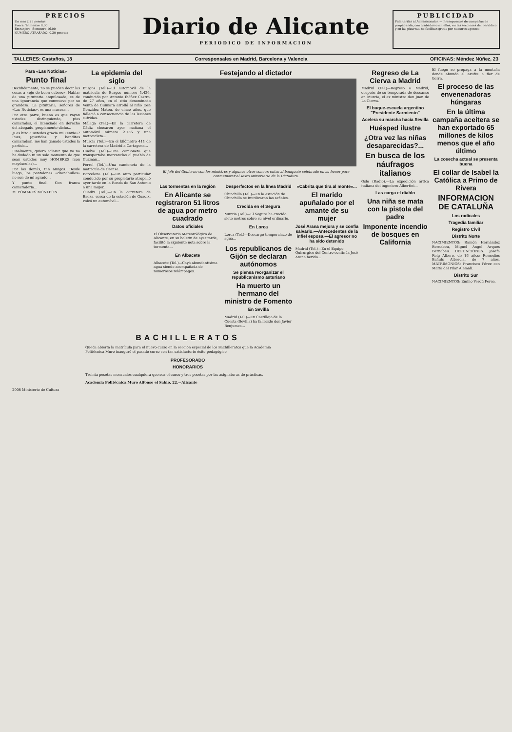PRECIOS
Un mes 2,25 pesetas
Fuera: Trimestre 8,00
Extranjero: Semestre 16,00
NUMERO ATRASADO: 0,30 pesetas
Diario de Alicante
PERIODICO DE INFORMACION
PUBLICIDAD
Pida tarifas al Administrador. — Presupuestos de campañas de propaganda, con grabados o sin ellos, en las secciones del periódico y en las pizarras, se facilitan gratis por nuestros agentes
TALLERES: Castaños, 18 Corresponsales en Madrid, Barcelona y Valencia OFICINAS: Méndez Núñez, 23
Para «Las Noticias»
Punto final
Decididamente, no se pueden decir las cosas a «ojo de buen cubero». Hablar de una pituitaria anquilosada, es de una ignorancia que conmueve por su grandeza. La pituitaria, señores de «Las Noticias», es una mucosa...
Por otra parte, bueno es que vayan ustedes distinguiendo, píos camaradas, el licenciado en derecho del abogado, propiamente dicho...
¿Les hizo a ustedes gracia mi «envío»? Pues, ¡queridos y benditos camaradas!, me han ganado ustedes la partida...
Finalmente, quiero aclarar que yo no he dudado ni un solo momento de que sean ustedes muy HOMBRES (con mayúsculas)...
Por los demás, tan amigos. Desde luego, los pantalones «chanchullos» no son de mi agrado...
Y punto final. Con franca camaradería...
M. POMARES MONLEON
La epidemia del siglo
Burgos (Tel.)—El automóvil de la matrícula de Burgos número 1.426, conducido por Antonio Ibáñez Castro, de 27 años, en el sitio denominado Venta de Guimara arrolló al niño José González Mateu, de cinco años, que falleció a consecuencia de las lesiones sufridas.
Málaga (Tel.)—En la carretera de Cádiz chocaron ayer mañana el automóvil número 2.756 y una motocicleta...
Murcia (Tel.)—En el kilómetro 411 de la carretera de Madrid a Cartagena...
Huelva (Tel.)—Una camioneta que transportaba mercancías al pueblo de Guzmán...
Ferrol (Tel.)—Una camioneta de la matrícula de Orense...
Barcelona (Tel.)—Un auto particular conducido por su propietario atropelló ayer tarde en la Ronda de San Antonio a una mujer...
Guadix (Tel.)—En la carretera de Baeza, cerca de la estación de Guadix, volcó un automóvil...
Festejando al dictador
El jefe del Gobierno con los ministros y algunos otros concurrentes al banquete celebrado en su honor para conmemorar el sexto aniversario de la Dictadura.
Las tormentas en la región
En Alicante se registraron 51 litros de agua por metro cuadrado
Datos oficiales
El Observatorio Meteorológico de Alicante, en su boletín de ayer tarde, facilitó la siguiente nota sobre la tormenta...
En Albacete
Albacete (Tel.)—Cayó abundantísima agua siendo acompañada de numerosos relámpagos.
Desperfectos en la línea Madrid
Chinchilla (Tel.)—En la estación de Chinchilla se inutilizaron las señales.
Crecida en el Segura
Murcia (Tel.)—El Segura ha crecido siete metros sobre su nivel ordinario.
En Lorca
Lorca (Tel.)—Descargó temporalazo de agua...
Los republicanos de Gijón se declaran autónomos
Se piensa reorganizar el republicanismo asturiano
Ha muerto un hermano del ministro de Fomento
En Sevilla
Madrid (Tel.)—En Castillejo de la Cuesta (Sevilla) ha fallecido don Javier Benjumea...
«Cabrita que tira al monte»...
El marido apuñalado por el amante de su mujer
José Arana mejora y se confía salvarlo.—Antecedentes de la infiel esposa.—El agresor no ha sido detenido
Madrid (Tel.)—En el Equipo Quirúrgico del Centro continúa José Arana herido...
Regreso de La Cierva a Madrid
Madrid (Tel.)—Regresó a Madrid, después de su temporada de descanso en Murcia, el ex ministro don Juan de La Cierva.
El buque-escuela argentino "Presidente Sarmiento"
Acelera su marcha hacia Sevilla
Huésped ilustre
¿Otra vez las niñas desaparecidas?...
En busca de los náufragos italianos
Oslo (Radio).—La expedición ártica italiana del ingeniero Albertini...
Las carga el diablo
Una niña se mata con la pistola del padre
Imponente incendio de bosques en California
El fuego se propaga a la montaña donde abunda el azufre a flor de tierra.
El proceso de las envenenadoras húngaras
En la última campaña aceitera se han exportado 65 millones de kilos menos que el año último
La cosecha actual se presenta buena
El collar de Isabel la Católica a Primo de Rivera
INFORMACION DE CATALUÑA
Los radicales
Tragedia familiar
Registro Civil
Distrito Norte
NACIMIENTOS: Ramón Hernández Bernabeu, Miguel Angel Arques Bernabeu. DEFUNCIONES: Josefa Reig Albero, de 16 años; Remedios Bañuls Alberola, de 7 años. MATRIMONIOS: Francisco Pérez con María del Pilar Alemañ.
Distrito Sur
NACIMIENTOS: Emilio Verdú Perea.
BACHILLERATOS
Queda abierta la matrícula para el nuevo curso en la sección especial de los Bachilleratos que la Academia Politécnica Muro inauguró el pasado curso con tan satisfactorio éxito pedagógico.
PROFESORADO
HONORARIOS
Treinta pesetas mensuales cualquiera que sea el curso y tres pesetas por las asignaturas de prácticas.
Academia Politécnica Muro Alfonso el Sabio, 22.—Alicante
2008 Ministerio de Cultura